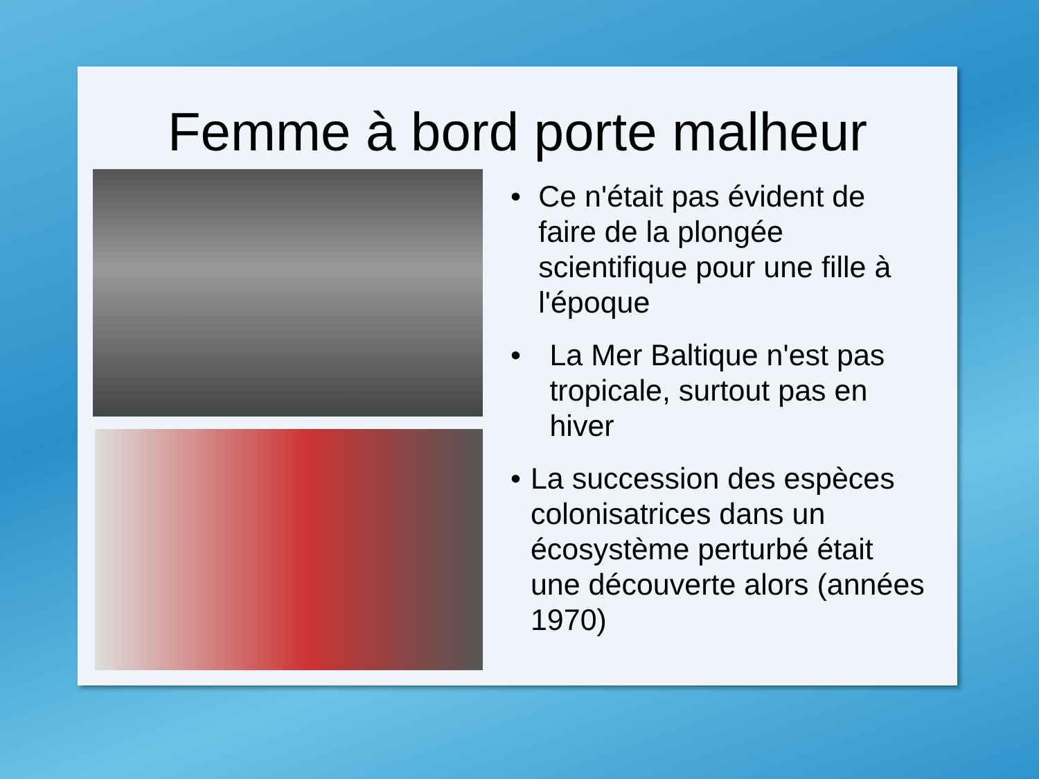Femme à bord porte malheur
• Ce n'était pas évident de faire de la plongée scientifique pour une fille à l'époque
• La Mer Baltique n'est pas tropicale, surtout pas en hiver
• La succession des espèces colonisatrices dans un écosystème perturbé était une découverte alors (années 1970)